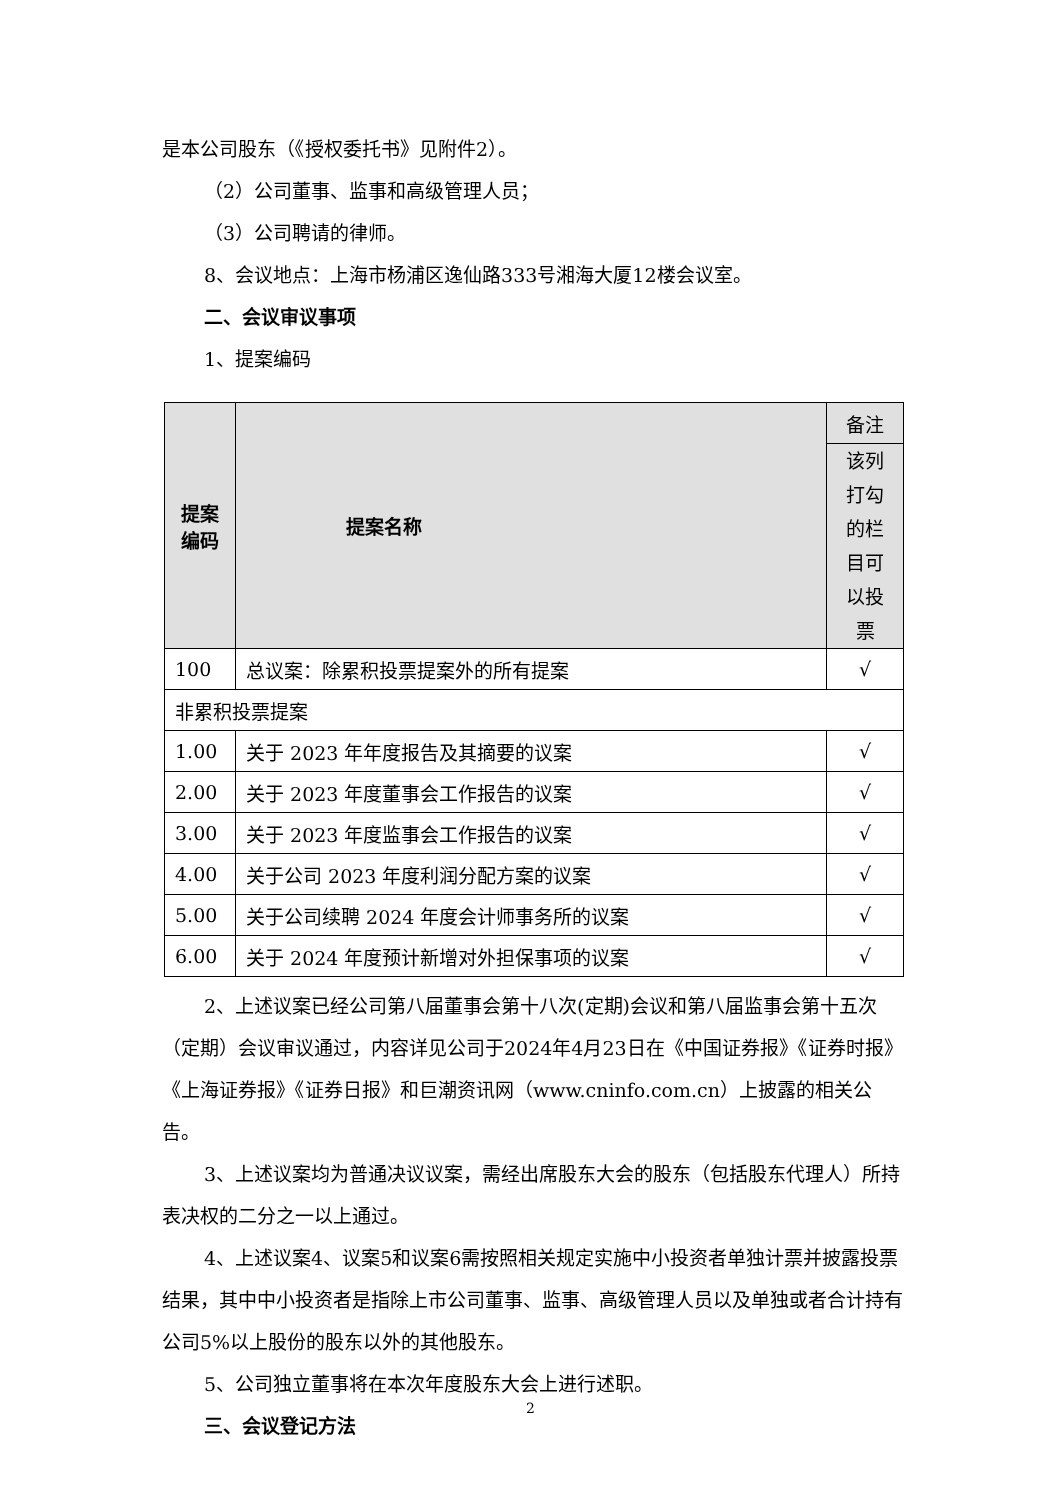是本公司股东（《授权委托书》见附件2）。
（2）公司董事、监事和高级管理人员；
（3）公司聘请的律师。
8、会议地点：上海市杨浦区逸仙路333号湘海大厦12楼会议室。
二、会议审议事项
1、提案编码
| 提案编码 | 提案名称 | 备注 |
| --- | --- | --- |
| | | 该列打勾的栏目可以投票 |
| 100 | 总议案：除累积投票提案外的所有提案 | √ |
| 非累积投票提案 | | |
| 1.00 | 关于 2023 年年度报告及其摘要的议案 | √ |
| 2.00 | 关于 2023 年度董事会工作报告的议案 | √ |
| 3.00 | 关于 2023 年度监事会工作报告的议案 | √ |
| 4.00 | 关于公司 2023 年度利润分配方案的议案 | √ |
| 5.00 | 关于公司续聘 2024 年度会计师事务所的议案 | √ |
| 6.00 | 关于 2024 年度预计新增对外担保事项的议案 | √ |
2、上述议案已经公司第八届董事会第十八次(定期)会议和第八届监事会第十五次（定期）会议审议通过，内容详见公司于2024年4月23日在《中国证券报》《证券时报》《上海证券报》《证券日报》和巨潮资讯网（www.cninfo.com.cn）上披露的相关公告。
3、上述议案均为普通决议议案，需经出席股东大会的股东（包括股东代理人）所持表决权的二分之一以上通过。
4、上述议案4、议案5和议案6需按照相关规定实施中小投资者单独计票并披露投票结果，其中中小投资者是指除上市公司董事、监事、高级管理人员以及单独或者合计持有公司5%以上股份的股东以外的其他股东。
5、公司独立董事将在本次年度股东大会上进行述职。
三、会议登记方法
2